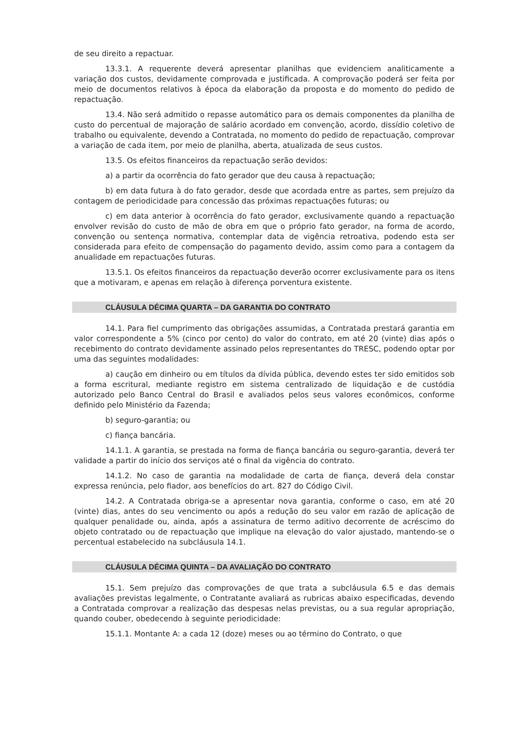de seu direito a repactuar.
13.3.1. A requerente deverá apresentar planilhas que evidenciem analiticamente a variação dos custos, devidamente comprovada e justificada. A comprovação poderá ser feita por meio de documentos relativos à época da elaboração da proposta e do momento do pedido de repactuação.
13.4. Não será admitido o repasse automático para os demais componentes da planilha de custo do percentual de majoração de salário acordado em convenção, acordo, dissídio coletivo de trabalho ou equivalente, devendo a Contratada, no momento do pedido de repactuação, comprovar a variação de cada item, por meio de planilha, aberta, atualizada de seus custos.
13.5. Os efeitos financeiros da repactuação serão devidos:
a) a partir da ocorrência do fato gerador que deu causa à repactuação;
b) em data futura à do fato gerador, desde que acordada entre as partes, sem prejuízo da contagem de periodicidade para concessão das próximas repactuações futuras; ou
c) em data anterior à ocorrência do fato gerador, exclusivamente quando a repactuação envolver revisão do custo de mão de obra em que o próprio fato gerador, na forma de acordo, convenção ou sentença normativa, contemplar data de vigência retroativa, podendo esta ser considerada para efeito de compensação do pagamento devido, assim como para a contagem da anualidade em repactuações futuras.
13.5.1. Os efeitos financeiros da repactuação deverão ocorrer exclusivamente para os itens que a motivaram, e apenas em relação à diferença porventura existente.
CLÁUSULA DÉCIMA QUARTA – DA GARANTIA DO CONTRATO
14.1. Para fiel cumprimento das obrigações assumidas, a Contratada prestará garantia em valor correspondente a 5% (cinco por cento) do valor do contrato, em até 20 (vinte) dias após o recebimento do contrato devidamente assinado pelos representantes do TRESC, podendo optar por uma das seguintes modalidades:
a) caução em dinheiro ou em títulos da dívida pública, devendo estes ter sido emitidos sob a forma escritural, mediante registro em sistema centralizado de liquidação e de custódia autorizado pelo Banco Central do Brasil e avaliados pelos seus valores econômicos, conforme definido pelo Ministério da Fazenda;
b) seguro-garantia; ou
c) fiança bancária.
14.1.1. A garantia, se prestada na forma de fiança bancária ou seguro-garantia, deverá ter validade a partir do início dos serviços até o final da vigência do contrato.
14.1.2. No caso de garantia na modalidade de carta de fiança, deverá dela constar expressa renúncia, pelo fiador, aos benefícios do art. 827 do Código Civil.
14.2. A Contratada obriga-se a apresentar nova garantia, conforme o caso, em até 20 (vinte) dias, antes do seu vencimento ou após a redução do seu valor em razão de aplicação de qualquer penalidade ou, ainda, após a assinatura de termo aditivo decorrente de acréscimo do objeto contratado ou de repactuação que implique na elevação do valor ajustado, mantendo-se o percentual estabelecido na subcláusula 14.1.
CLÁUSULA DÉCIMA QUINTA – DA AVALIAÇÃO DO CONTRATO
15.1. Sem prejuízo das comprovações de que trata a subcláusula 6.5 e das demais avaliações previstas legalmente, o Contratante avaliará as rubricas abaixo especificadas, devendo a Contratada comprovar a realização das despesas nelas previstas, ou a sua regular apropriação, quando couber, obedecendo à seguinte periodicidade:
15.1.1. Montante A: a cada 12 (doze) meses ou ao término do Contrato, o que